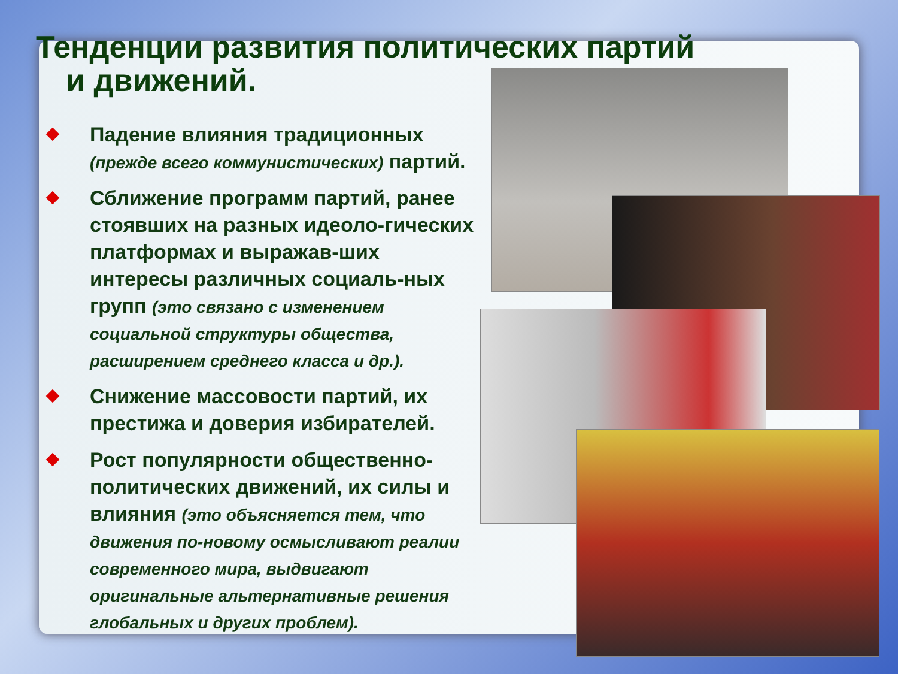Тенденции развития политических партий
и движений.
Падение влияния традиционных (прежде всего коммунистических) партий.
Сближение программ партий, ранее стоявших на разных идеоло-гических платформах и выражав-ших интересы различных социаль-ных групп (это связано с изменением социальной структуры общества, расширением среднего класса и др.).
Снижение массовости партий, их престижа и доверия избирателей.
Рост популярности общественно-политических движений, их силы и влияния (это объясняется тем, что движения по-новому осмысливают реалии современного мира, выдвигают оригинальные альтернативные решения глобальных и других проблем).